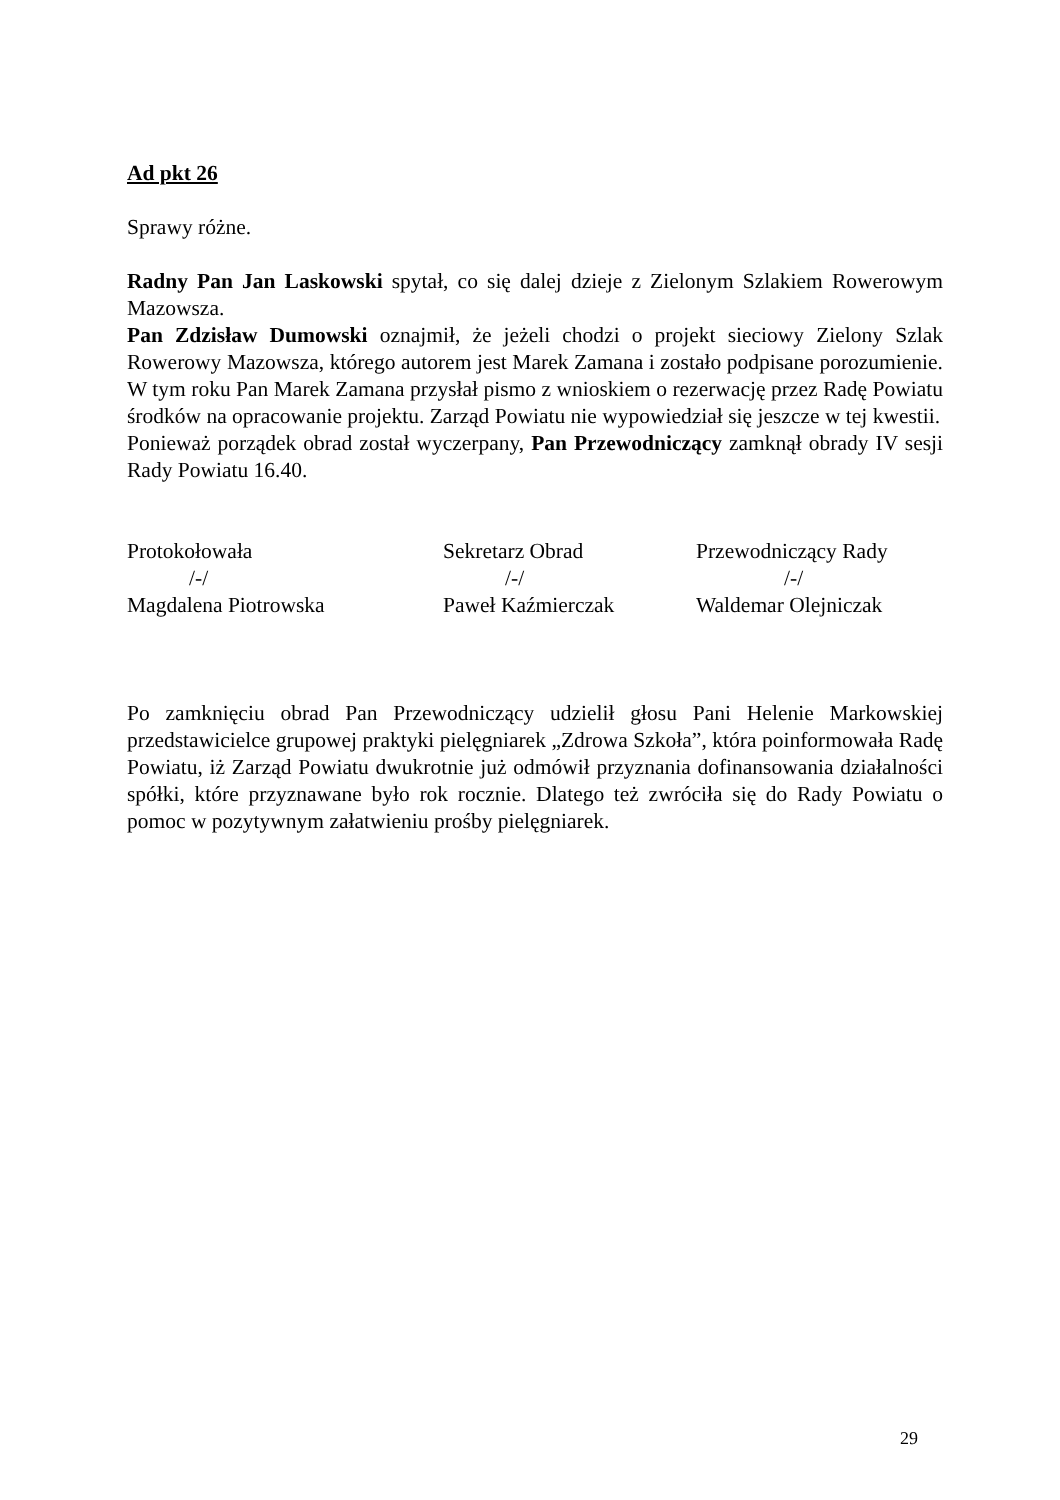Ad pkt 26
Sprawy różne.
Radny Pan Jan Laskowski spytał, co się dalej dzieje z Zielonym Szlakiem Rowerowym Mazowsza.
Pan Zdzisław Dumowski oznajmił, że jeżeli chodzi o projekt sieciowy Zielony Szlak Rowerowy Mazowsza, którego autorem jest Marek Zamana i zostało podpisane porozumienie. W tym roku Pan Marek Zamana przysłał pismo z wnioskiem o rezerwację przez Radę Powiatu środków na opracowanie projektu. Zarząd Powiatu nie wypowiedział się jeszcze w tej kwestii.
Ponieważ porządek obrad został wyczerpany, Pan Przewodniczący zamknął obrady IV sesji Rady Powiatu 16.40.
Protokołowała
/-/
Magdalena Piotrowska
Sekretarz Obrad
/-/
Paweł Kaźmierczak
Przewodniczący Rady
/-/
Waldemar Olejniczak
Po zamknięciu obrad Pan Przewodniczący udzielił głosu Pani Helenie Markowskiej przedstawicielce grupowej praktyki pielęgniarek „Zdrowa Szkoła”, która poinformowała Radę Powiatu, iż Zarząd Powiatu dwukrotnie już odmówił przyznania dofinansowania działalności spółki, które przyznawane było rok rocznie. Dlatego też zwróciła się do Rady Powiatu o pomoc w pozytywnym załatwieniu prośby pielęgniarek.
29